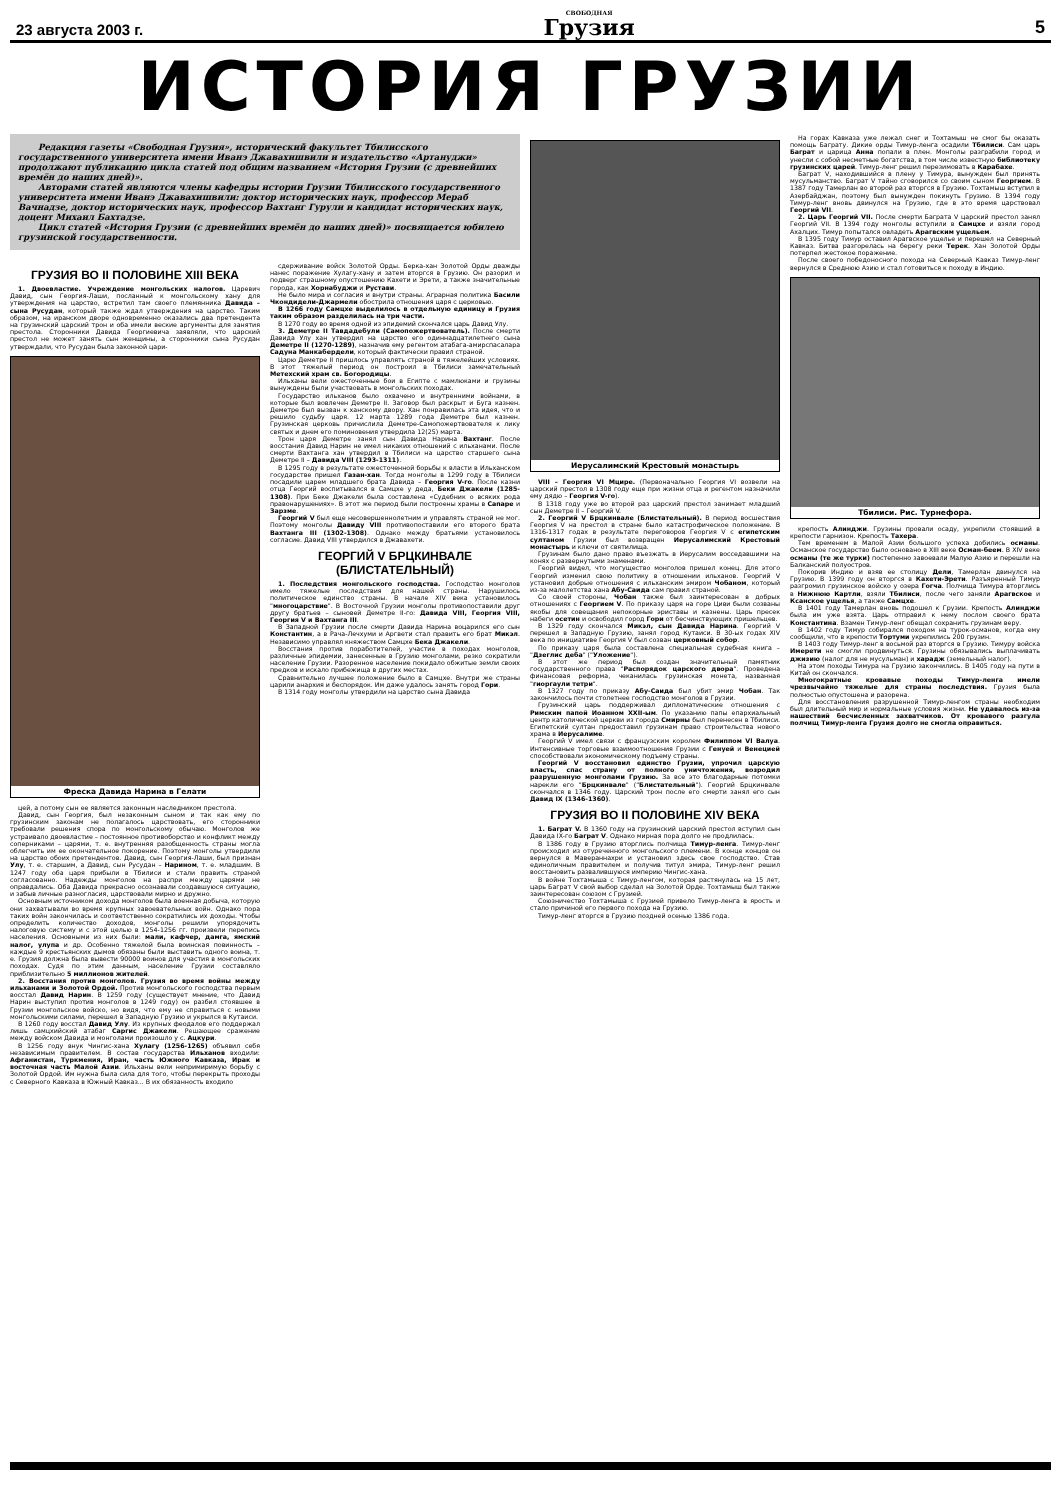23 августа 2003 г. СВОБОДНАЯ
Грузия 5
ИСТОРИЯ ГРУЗИИ
Редакция газеты «Свободная Грузия», исторический факультет Тбилисского государственного университета имени Иванэ Джавахишвили и издательство «Артануджи» продолжают публикацию цикла статей под общим названием «История Грузии (с древнейших времён до наших дней)».
Авторами статей являются члены кафедры истории Грузии Тбилисского государственного университета имени Иванэ Джавахишвили: доктор исторических наук, профессор Мераб Вачнадзе, доктор исторических наук, профессор Вахтанг Гурули и кандидат исторических наук, доцент Михаил Бахтадзе.
Цикл статей «История Грузии (с древнейших времён до наших дней)» посвящается юбилею грузинской государственности.
ГРУЗИЯ ВО II ПОЛОВИНЕ XIII ВЕКА
1. Двоевластие. Учреждение монгольских налогов. Царевич Давид, сын Георгия-Лаши, посланный к монгольскому хану для утверждения на царство, встретил там своего племянника Давида – сына Русудан, который также ждал утверждения на царство. Таким образом, на иранском дворе одновременно оказались два претендента на грузинский царский трон и оба имели веские аргументы для занятия престола. Сторонники Давида Георгиевича заявляли, что царский престол не может занять сын женщины, а сторонники сына Русудан утверждали, что Русудан была законной цари-
Фреска Давида Нарина в Гелати
цей, а потому сын ее является законным наследником престола.
Давид, сын Георгия, был незаконным сыном и так как ему по грузинским законам не полагалось царствовать, его сторонники требовали решения спора по монгольскому обычаю. Монголов же устраивало двоевластие – постоянное противоборство и конфликт между соперниками – царями, т. е. внутренняя разобщенность страны могла облегчить им ее окончательное покорение. Поэтому монголы утвердили на царство обоих претендентов. Давид, сын Георгия-Лаши, был признан Улу, т. е. старшим, а Давид, сын Русудан – Нарином, т. е. младшим. В 1247 году оба царя прибыли в Тбилиси и стали править страной согласованно. Надежды монголов на распри между царями не оправдались. Оба Давида прекрасно осознавали создавшуюся ситуацию, и забыв личные разногласия, царствовали мирно и дружно.
Основным источником дохода монголов была военная добыча, которую они захватывали во время крупных завоевательных войн. Однако пора таких войн закончилась и соответственно сократились их доходы. Чтобы определить количество доходов, монголы решили упорядочить налоговую систему и с этой целью в 1254-1256 гг. произвели перепись населения. Основными из них были: мали, кафчер, дамга, ямский налог, улупа и др. Особенно тяжелой была воинская повинность – каждые 9 крестьянских дымов обязаны были выставить одного воина, т. е. Грузия должна была вывести 90000 воинов для участия в монгольских походах. Судя по этим данным, население Грузии составляло приблизительно 5 миллионов жителей.
2. Восстания против монголов. Грузия во время войны между ильханами и Золотой Ордой. Против монгольского господства первым восстал Давид Нарин. В 1259 году (существует мнение, что Давид Нарин выступил против монголов в 1249 году) он разбил стоявшее в Грузии монгольское войско, но видя, что ему не справиться с новыми монгольскими силами, перешел в Западную Грузию и укрылся в Кутаиси.
В 1260 году восстал Давид Улу. Из крупных феодалов его поддержал лишь самцхийский атабаг Саргис Джакели. Решающее сражение между войском Давида и монголами произошло у с. Ацкури.
В 1256 году внук Чингис-хана Хулагу (1256-1265) объявил себя независимым правителем. В состав государства Ильханов входили: Афганистан, Туркмения, Иран, часть Южного Кавказа, Ирак и восточная часть Малой Азии. Ильханы вели непримиримую борьбу с Золотой Ордой. Им нужна была сила для того, чтобы перекрыть проходы с Северного Кавказа в Южный Кавказ... В их обязанность входило
сдерживание войск Золотой Орды. Берка-хан Золотой Орды дважды нанес поражение Хулагу-хану и затем вторгся в Грузию. Он разорил и подверг страшному опустошению Кахети и Эрети, а также значительные города, как Хорнабуджи и Рустави.
Не было мира и согласия и внутри страны. Аграрная политика Басили Чкондидели-Джармели обострила отношения царя с церковью.
В 1266 году Самцхе выделилось в отдельную единицу и Грузия таким образом разделилась на три части.
В 1270 году во время одной из эпидемий скончался царь Давид Улу.
3. Деметре II Тавдадебули (Самопожертвователь). После смерти Давида Улу хан утвердил на царство его одиннадцатилетнего сына Деметре II (1270-1289), назначив ему регентом атабага-амирспасалара Садуна Манкабердели, который фактически правил страной.
Царю Деметре II пришлось управлять страной в тяжелейших условиях. В этот тяжелый период он построил в Тбилиси замечательный Метехский храм св. Богородицы.
Ильханы вели ожесточенные бои в Египте с мамлюками и грузины вынуждены были участвовать в монгольских походах.
Государство ильханов было охвачено и внутренними войнами, в которые был вовлечен Деметре II. Заговор был раскрыт и Буга казнен. Деметре был вызван к ханскому двору. Хан понравилась эта идея, что и решило судьбу царя. 12 марта 1289 года Деметре был казнен. Грузинская церковь причислила Деметре-Самопожертвователя к лику святых и днем его поминовения утвердила 12(25) марта.
Трон царя Деметре занял сын Давида Нарина Вахтанг. После восстания Давид Нарин не имел никаких отношений с ильханами. После смерти Вахтанга хан утвердил в Тбилиси на царство старшего сына Деметре II – Давида VIII (1293-1311).
В 1295 году в результате ожесточенной борьбы к власти в Ильханском государстве пришел Газан-хан. Тогда монголы в 1299 году в Тбилиси посадили царем младшего брата Давида – Георгия V-го. После казни отца Георгий воспитывался в Самцхе у деда, Беки Джакели (1285-1308). При Беке Джакели была составлена «Судебник о всяких рода правонарушениях». В этот же период были построены храмы в Сапаре и Зарзме.
Георгий V был еще несовершеннолетним и управлять страной не мог. Поэтому монголы Давиду VIII противопоставили его второго брата Вахтанга III (1302-1308). Однако между братьями установилось согласие. Давид VIII утвердился в Джавахети.
ГЕОРГИЙ V БРЦКИНВАЛЕ
(БЛИСТАТЕЛЬНЫЙ)
1. Последствия монгольского господства. Господство монголов имело тяжелые последствия для нашей страны. Нарушилось политическое единство страны. В начале XIV века установилось "многоцарствие". В Восточной Грузии монголы противопоставили друг другу братьев – сыновей Деметре II-го: Давида VIII, Георгия VIII, Георгия V и Вахтанга III.
В Западной Грузии после смерти Давида Нарина воцарился его сын Константин, а в Рача-Лечхуми и Аргвети стал править его брат Микэл. Независимо управлял княжеством Самцхе Бека Джакели.
Восстания против поработителей, участие в походах монголов, различные эпидемии, занесенные в Грузию монголами, резко сократили население Грузии. Разоренное население покидало обжитые земли своих предков и искало прибежища в других местах.
Сравнительно лучшее положение было в Самцхе. Внутри же страны царили анархия и беспорядок. Им даже удалось занять город Гори.
В 1314 году монголы утвердили на царство сына Давида
Иерусалимский Крестовый монастырь
VIII – Георгия VI Мцире. (Первоначально Георгия VI возвели на царский престол в 1308 году еще при жизни отца и регентом назначили ему дядю – Георгия V-го).
В 1318 году уже во второй раз царский престол занимает младший сын Деметре II – Георгий V.
2. Георгий V Брцкинвале (Блистательный). В период восшествия Георгия V на престол в стране было катастрофическое положение. В 1316-1317 годах в результате переговоров Георгия V с египетским султаном Грузии был возвращен Иерусалимский Крестовый монастырь и ключи от святилища.
Грузинам было дано право въезжать в Иерусалим восседавшими на конях с развернутыми знаменами.
Георгий видел, что могущество монголов пришел конец. Для этого Георгий изменил свою политику в отношении ильханов. Георгий V установил добрые отношения с ильханским эмиром Чобаном, который из-за малолетства хана Абу-Саида сам правил страной.
Со своей стороны, Чобан также был заинтересован в добрых отношениях с Георгием V. По приказу царя на горе Циви были созваны якобы для совещания непокорные эриставы и казнены. Царь пресек набеги осетин и освободил город Гори от бесчинствующих пришельцев.
В 1329 году скончался Микэл, сын Давида Нарина. Георгий V перешел в Западную Грузию, занял город Кутаиси. В 30-ых годах XIV века по инициативе Георгия V был созван церковный собор.
По приказу царя была составлена специальная судебная книга – "Дзеглис деба" ("Уложение").
В этот же период был создан значительный памятник государственного права "Распорядок царского двора". Проведена финансовая реформа, чеканилась грузинская монета, названная "гиоргаули тетри".
В 1327 году по приказу Абу-Саида был убит эмир Чобан. Так закончилось почти столетнее господство монголов в Грузии.
Грузинский царь поддерживал дипломатические отношения с Римским папой Иоанном XXII-ым. По указанию папы епархиальный центр католической церкви из города Смирны был перенесен в Тбилиси. Египетский султан предоставил грузинам право строительства нового храма в Иерусалиме.
Георгий V имел связи с французским королем Филиппом VI Валуа. Интенсивные торговые взаимоотношения Грузии с Генуей и Венецией способствовали экономическому подъему страны.
Георгий V восстановил единство Грузии, упрочил царскую власть, спас страну от полного уничтожения, возродил разрушенную монголами Грузию. За все это благодарные потомки нарекли его "Брцкинвале" ("Блистательный"). Георгий Брцкинвале скончался в 1346 году. Царский трон после его смерти занял его сын Давид IX (1346-1360).
ГРУЗИЯ ВО II ПОЛОВИНЕ XIV ВЕКА
1. Баграт V. В 1360 году на грузинский царский престол вступил сын Давида IX-го Баграт V. Однако мирная пора долго не продлилась.
В 1386 году в Грузию вторглись полчища Тимур-ленга. Тимур-ленг происходил из отуреченного монгольского племени. В конце концов он вернулся в Мавераннахри и установил здесь свое господство. Став единоличным правителем и получив титул эмира, Тимур-ленг решил восстановить развалившуюся империю Чингис-хана.
В войне Тохтамыша с Тимур-ленгом, которая растянулась на 15 лет, царь Баграт V свой выбор сделал на Золотой Орде. Тохтамыш был также заинтересован союзом с Грузией.
Союзничество Тохтамыша с Грузией привело Тимур-ленга в ярость и стало причиной его первого похода на Грузию.
Тимур-ленг вторгся в Грузию поздней осенью 1386 года.
На горах Кавказа уже лежал снег и Тохтамыш не смог бы оказать помощь Баграту. Дикие орды Тимур-ленга осадили Тбилиси. Сам царь Баграт и царица Анна попали в плен. Монголы разграбили город и унесли с собой несметные богатства, в том числе известную библиотеку грузинских царей. Тимур-ленг решил перезимовать в Карабахе.
Баграт V, находившийся в плену у Тимура, вынужден был принять мусульманство. Баграт V тайно сговорился со своим сыном Георгием. В 1387 году Тамерлан во второй раз вторгся в Грузию. Тохтамыш вступил в Азербайджан, поэтому был вынужден покинуть Грузию. В 1394 году Тимур-ленг вновь двинулся на Грузию, где в это время царствовал Георгий VII.
2. Царь Георгий VII. После смерти Баграта V царский престол занял Георгий VII. В 1394 году монголы вступили в Самцхе и взяли город Ахалцих. Тимур попытался овладеть Арагвским ущельем.
В 1395 году Тимур оставил Арагвское ущелье и перешел на Северный Кавказ. Битва разгорелась на берегу реки Терек. Хан Золотой Орды потерпел жестокое поражение.
После своего победоносного похода на Северный Кавказ Тимур-ленг вернулся в Среднюю Азию и стал готовиться к походу в Индию.
Тбилиси. Рис. Турнефора.
крепость Алинджи. Грузины провали осаду, укрепили стоявший в крепости гарнизон. Крепость Тахера.
Тем временем в Малой Азии большого успеха добились османы. Османское государство было основано в XIII веке Осман-беем. В XIV веке османы (те же турки) постепенно завоевали Малую Азию и перешли на Балканский полуостров.
Покорив Индию и взяв ее столицу Дели, Тамерлан двинулся на Грузию. В 1399 году он вторгся в Кахети-Эрети. Разъяренный Тимур разгромил грузинское войско у озера Гогча. Полчища Тимура вторглись в Нижнюю Картли, взяли Тбилиси, после чего заняли Арагвское и Ксанское ущелья, а также Самцхе.
В 1401 году Тамерлан вновь подошел к Грузии. Крепость Алинджи была им уже взята. Царь отправил к нему послом своего брата Константина. Взамен Тимур-ленг обещал сохранить грузинам веру.
В 1402 году Тимур собирался походом на турок-османов, когда ему сообщили, что в крепости Тортуми укрепились 200 грузин.
В 1403 году Тимур-ленг в восьмой раз вторгся в Грузию. Тимуру войска Имерети не смогли продвинуться. Грузины обязывались выплачивать джизию (налог для не мусульман) и харадж (земельный налог).
На этом походы Тимура на Грузию закончились. В 1405 году на пути в Китай он скончался.
Многократные кровавые походы Тимур-ленга имели чрезвычайно тяжелые для страны последствия. Грузия была полностью опустошена и разорена.
Для восстановления разрушенной Тимур-ленгом страны необходим был длительный мир и нормальные условия жизни. Не удавалось из-за нашествий бесчисленных захватчиков. От кровавого разгула полчищ Тимур-ленга Грузия долго не смогла оправиться.